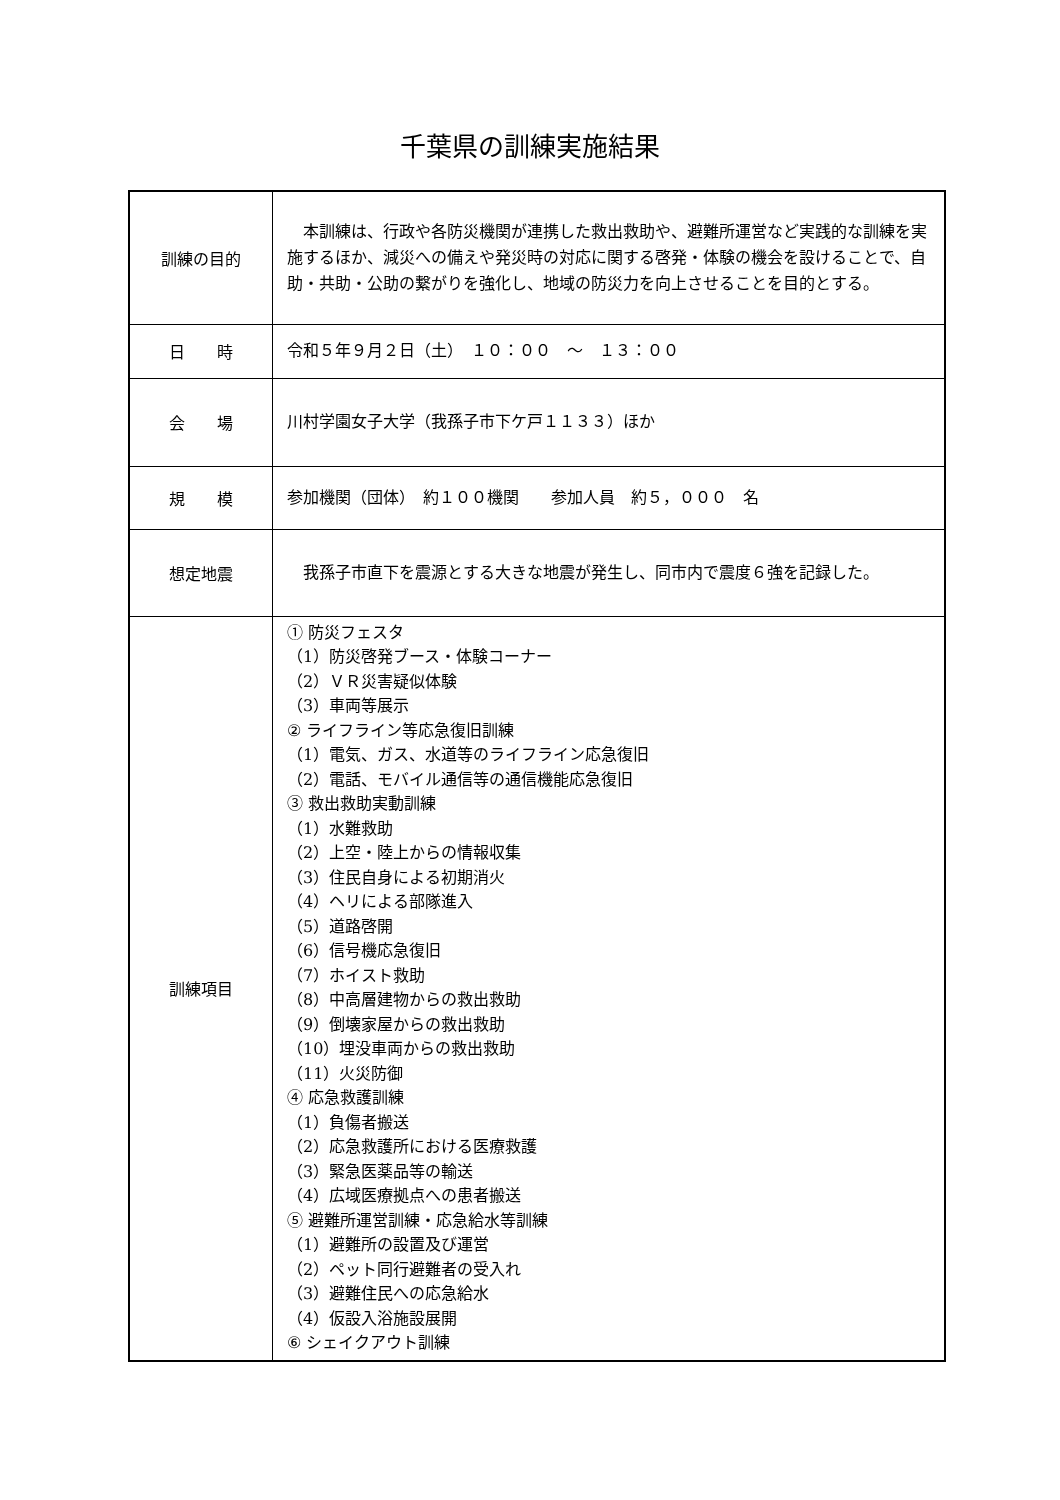千葉県の訓練実施結果
| 訓練の目的 | 本訓練は、行政や各防災機関が連携した救出救助や、避難所運営など実践的な訓練を実施するほか、減災への備えや発災時の対応に関する啓発・体験の機会を設けることで、自助・共助・公助の繋がりを強化し、地域の防災力を向上させることを目的とする。 |
| 日 時 | 令和５年９月２日（土） １０：００ ～ １３：００ |
| 会 場 | 川村学園女子大学（我孫子市下ケ戸１１３３）ほか |
| 規 模 | 参加機関（団体） 約１００機関 参加人員 約５，０００ 名 |
| 想定地震 | 我孫子市直下を震源とする大きな地震が発生し、同市内で震度６強を記録した。 |
| 訓練項目 | ① 防災フェスタ （1）防災啓発ブース・体験コーナー （2）ＶＲ災害疑似体験 （3）車両等展示 ② ライフライン等応急復旧訓練 （1）電気、ガス、水道等のライフライン応急復旧 （2）電話、モバイル通信等の通信機能応急復旧 ③ 救出救助実動訓練 （1）水難救助 （2）上空・陸上からの情報収集 （3）住民自身による初期消火 （4）ヘリによる部隊進入 （5）道路啓開 （6）信号機応急復旧 （7）ホイスト救助 （8）中高層建物からの救出救助 （9）倒壊家屋からの救出救助 （10）埋没車両からの救出救助 （11）火災防御 ④ 応急救護訓練 （1）負傷者搬送 （2）応急救護所における医療救護 （3）緊急医薬品等の輸送 （4）広域医療拠点への患者搬送 ⑤ 避難所運営訓練・応急給水等訓練 （1）避難所の設置及び運営 （2）ペット同行避難者の受入れ （3）避難住民への応急給水 （4）仮設入浴施設展開 ⑥ シェイクアウト訓練 |